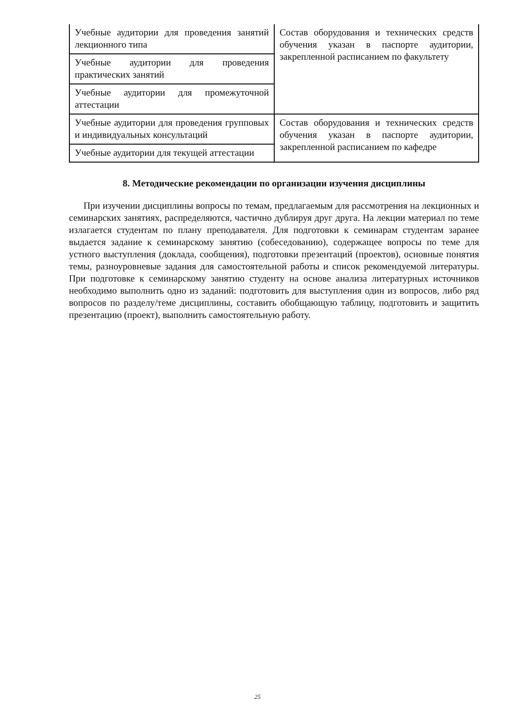| Учебные аудитории для проведения занятий лекционного типа | Состав оборудования и технических средств обучения указан в паспорте аудитории, закрепленной расписанием по факультету |
| Учебные аудитории для проведения практических занятий | |
| Учебные аудитории для промежуточной аттестации | |
| Учебные аудитории для проведения групповых и индивидуальных консультаций | Состав оборудования и технических средств обучения указан в паспорте аудитории, закрепленной расписанием по кафедре |
| Учебные аудитории для текущей аттестации | |
8. Методические рекомендации по организации изучения дисциплины
При изучении дисциплины вопросы по темам, предлагаемым для рассмотрения на лекционных и семинарских занятиях, распределяются, частично дублируя друг друга. На лекции материал по теме излагается студентам по плану преподавателя. Для подготовки к семинарам студентам заранее выдается задание к семинарскому занятию (собеседованию), содержащее вопросы по теме для устного выступления (доклада, сообщения), подготовки презентаций (проектов), основные понятия темы, разноуровневые задания для самостоятельной работы и список рекомендуемой литературы. При подготовке к семинарскому занятию студенту на основе анализа литературных источников необходимо выполнить одно из заданий: подготовить для выступления один из вопросов, либо ряд вопросов по разделу/теме дисциплины, составить обобщающую таблицу, подготовить и защитить презентацию (проект), выполнить самостоятельную работу.
25